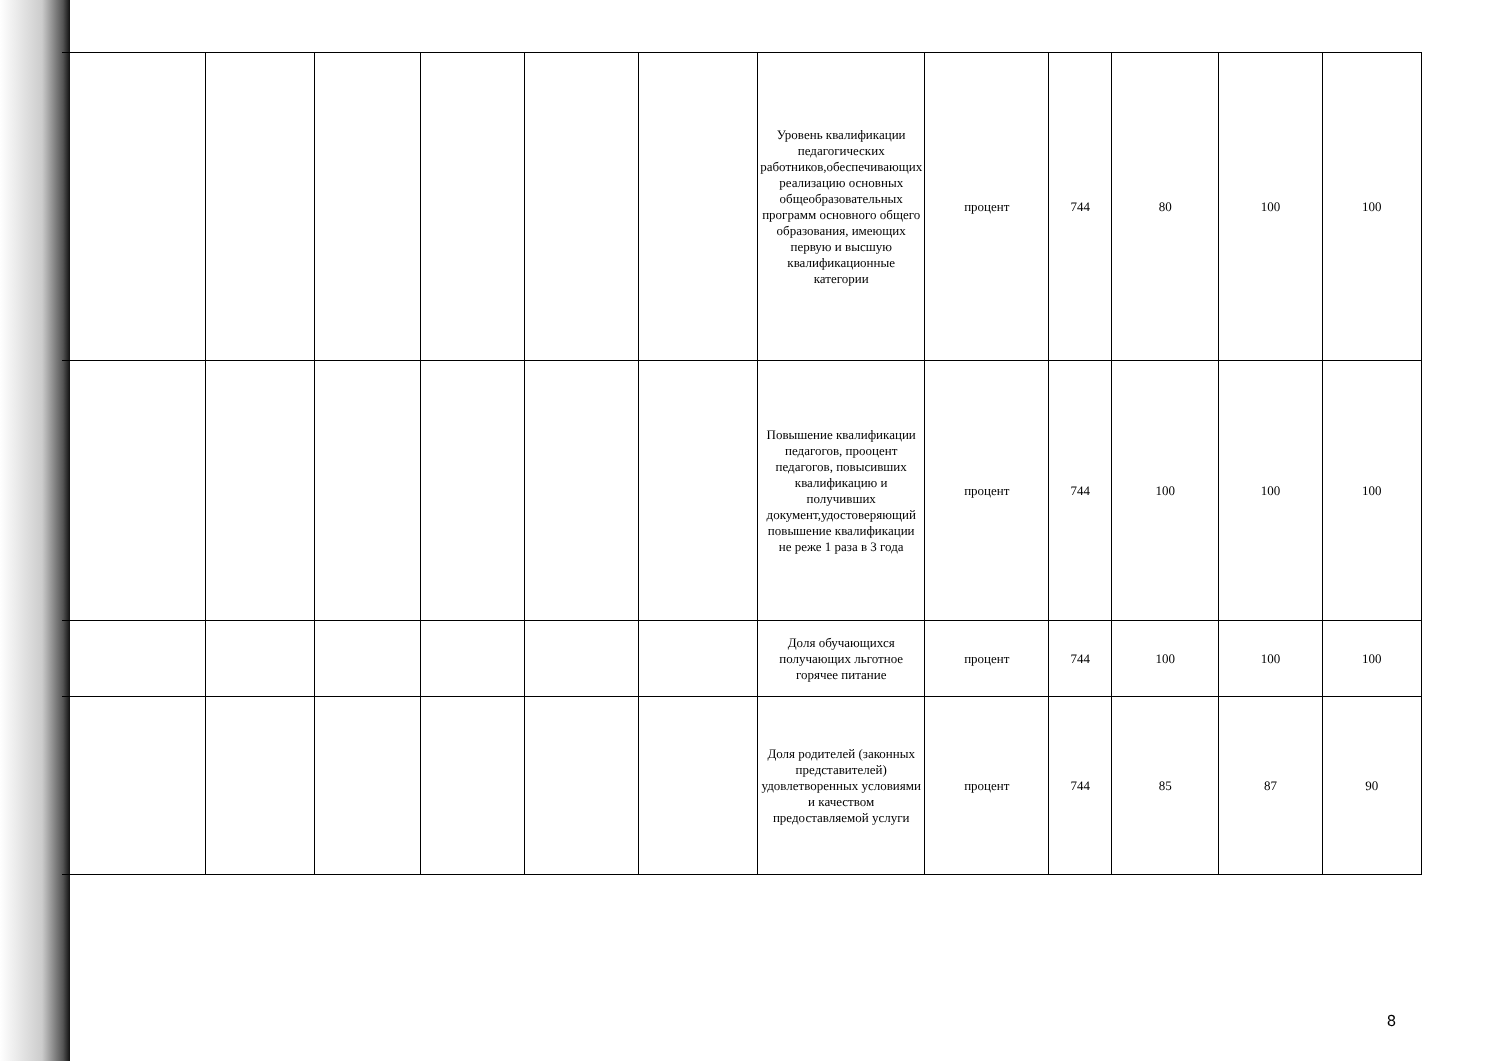| | | | | | | Уровень квалификации педагогических работников,обеспечивающих реализацию основных общеобразовательных программ основного общего образования, имеющих первую и высшую квалификационные категории | процент | 744 | 80 | 100 | 100 |
| | | | | | | Повышение квалификации педагогов, проoцент педагогов, повысивших квалификацию и получивших документ,удостоверяющий повышение квалификации не реже 1 раза в 3 года | процент | 744 | 100 | 100 | 100 |
| | | | | | | Доля обучающихся получающих льготное горячее питание | процент | 744 | 100 | 100 | 100 |
| | | | | | | Доля родителей (законных представителей) удовлетворенных условиями и качеством предоставляемой услуги | процент | 744 | 85 | 87 | 90 |
8